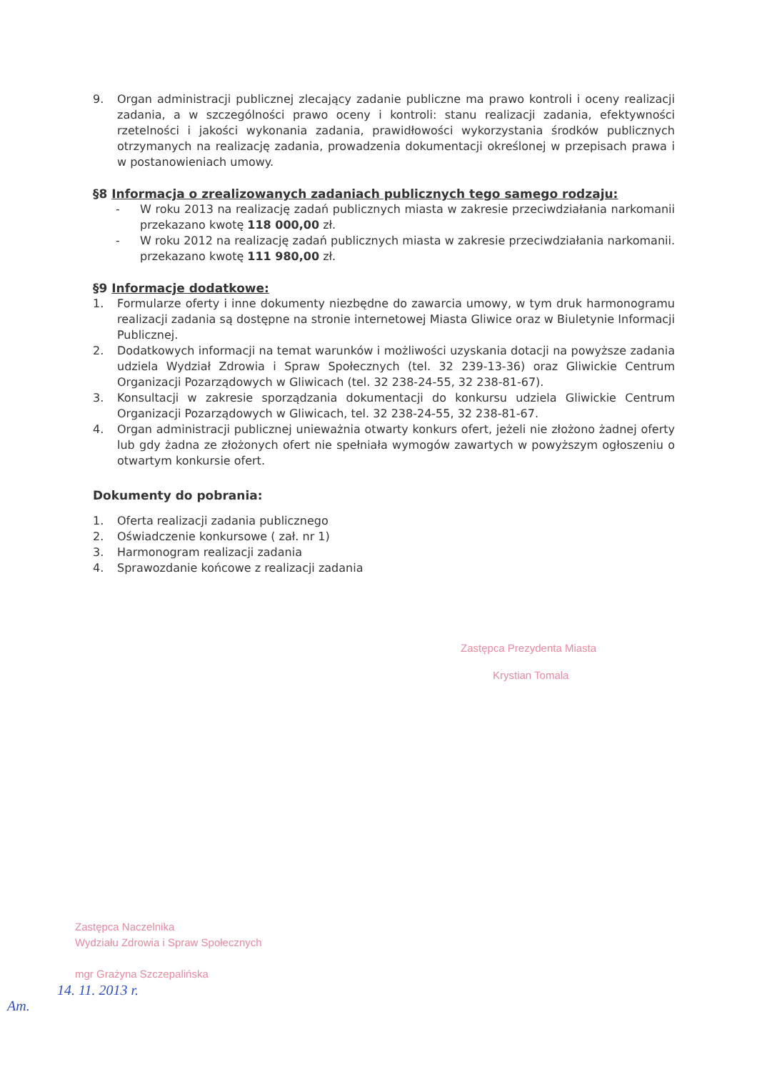9. Organ administracji publicznej zlecający zadanie publiczne ma prawo kontroli i oceny realizacji zadania, a w szczególności prawo oceny i kontroli: stanu realizacji zadania, efektywności rzetelności i jakości wykonania zadania, prawidłowości wykorzystania środków publicznych otrzymanych na realizację zadania, prowadzenia dokumentacji określonej w przepisach prawa i w postanowieniach umowy.
§8 Informacja o zrealizowanych zadaniach publicznych tego samego rodzaju:
- W roku 2013 na realizację zadań publicznych miasta w zakresie przeciwdziałania narkomanii przekazano kwotę 118 000,00 zł.
- W roku 2012 na realizację zadań publicznych miasta w zakresie przeciwdziałania narkomanii. przekazano kwotę 111 980,00 zł.
§9 Informacje dodatkowe:
1. Formularze oferty i inne dokumenty niezbędne do zawarcia umowy, w tym druk harmonogramu realizacji zadania są dostępne na stronie internetowej Miasta Gliwice oraz w Biuletynie Informacji Publicznej.
2. Dodatkowych informacji na temat warunków i możliwości uzyskania dotacji na powyższe zadania udziela Wydział Zdrowia i Spraw Społecznych (tel. 32 239-13-36) oraz Gliwickie Centrum Organizacji Pozarządowych w Gliwicach (tel. 32 238-24-55, 32 238-81-67).
3. Konsultacji w zakresie sporządzania dokumentacji do konkursu udziela Gliwickie Centrum Organizacji Pozarządowych w Gliwicach, tel. 32 238-24-55, 32 238-81-67.
4. Organ administracji publicznej unieważnia otwarty konkurs ofert, jeżeli nie złożono żadnej oferty lub gdy żadna ze złożonych ofert nie spełniała wymogów zawartych w powyższym ogłoszeniu o otwartym konkursie ofert.
Dokumenty do pobrania:
1. Oferta realizacji zadania publicznego
2. Oświadczenie konkursowe ( zał. nr 1)
3. Harmonogram realizacji zadania
4. Sprawozdanie końcowe z realizacji zadania
Zastępca Prezydenta Miasta
Krystian Tomala
Zastępca Naczelnika
Wydziału Zdrowia i Spraw Społecznych
mgr Grażyna Szczepalińska
14. 11. 2013 r.
Am.